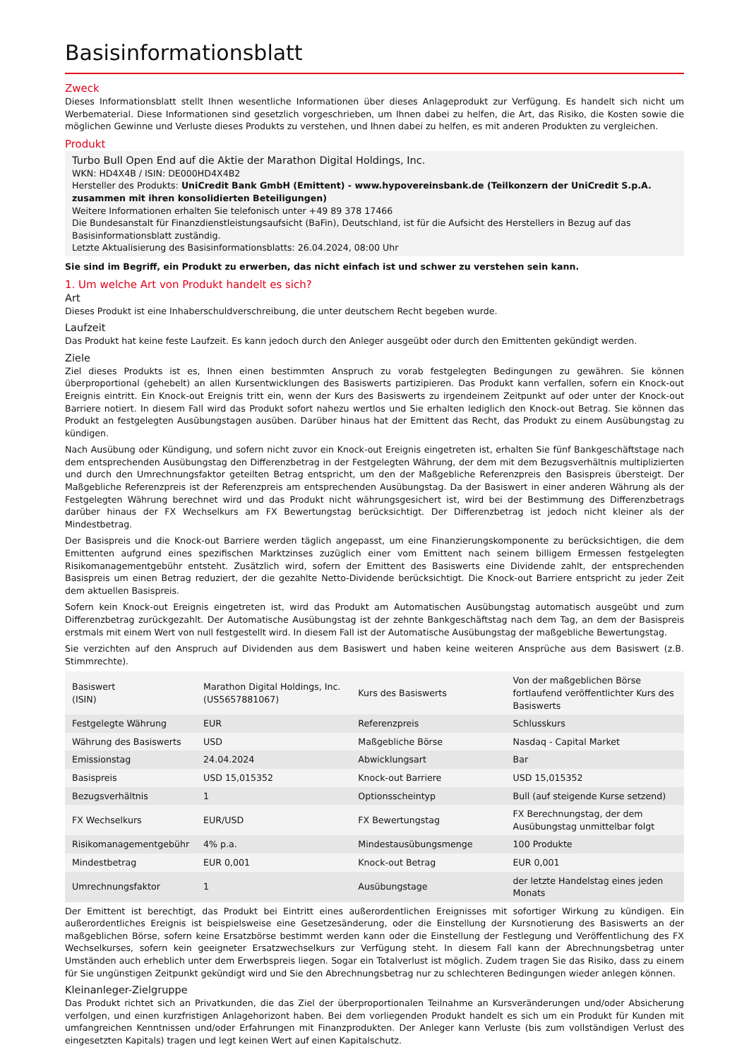Basisinformationsblatt
Zweck
Dieses Informationsblatt stellt Ihnen wesentliche Informationen über dieses Anlageprodukt zur Verfügung. Es handelt sich nicht um Werbematerial. Diese Informationen sind gesetzlich vorgeschrieben, um Ihnen dabei zu helfen, die Art, das Risiko, die Kosten sowie die möglichen Gewinne und Verluste dieses Produkts zu verstehen, und Ihnen dabei zu helfen, es mit anderen Produkten zu vergleichen.
Produkt
Turbo Bull Open End auf die Aktie der Marathon Digital Holdings, Inc.
WKN: HD4X4B / ISIN: DE000HD4X4B2
Hersteller des Produkts: UniCredit Bank GmbH (Emittent) - www.hypovereinsbank.de (Teilkonzern der UniCredit S.p.A. zusammen mit ihren konsolidierten Beteiligungen)
Weitere Informationen erhalten Sie telefonisch unter +49 89 378 17466
Die Bundesanstalt für Finanzdienstleistungsaufsicht (BaFin), Deutschland, ist für die Aufsicht des Herstellers in Bezug auf das Basisinformationsblatt zuständig.
Letzte Aktualisierung des Basisinformationsblatts: 26.04.2024, 08:00 Uhr
Sie sind im Begriff, ein Produkt zu erwerben, das nicht einfach ist und schwer zu verstehen sein kann.
1. Um welche Art von Produkt handelt es sich?
Art
Dieses Produkt ist eine Inhaberschuldverschreibung, die unter deutschem Recht begeben wurde.
Laufzeit
Das Produkt hat keine feste Laufzeit. Es kann jedoch durch den Anleger ausgeübt oder durch den Emittenten gekündigt werden.
Ziele
Ziel dieses Produkts ist es, Ihnen einen bestimmten Anspruch zu vorab festgelegten Bedingungen zu gewähren. Sie können überproportional (gehebelt) an allen Kursentwicklungen des Basiswerts partizipieren. Das Produkt kann verfallen, sofern ein Knock-out Ereignis eintritt. Ein Knock-out Ereignis tritt ein, wenn der Kurs des Basiswerts zu irgendeinem Zeitpunkt auf oder unter der Knock-out Barriere notiert. In diesem Fall wird das Produkt sofort nahezu wertlos und Sie erhalten lediglich den Knock-out Betrag. Sie können das Produkt an festgelegten Ausübungstagen ausüben. Darüber hinaus hat der Emittent das Recht, das Produkt zu einem Ausübungstag zu kündigen.
Nach Ausübung oder Kündigung, und sofern nicht zuvor ein Knock-out Ereignis eingetreten ist, erhalten Sie fünf Bankgeschäftstage nach dem entsprechenden Ausübungstag den Differenzbetrag in der Festgelegten Währung, der dem mit dem Bezugsverhältnis multiplizierten und durch den Umrechnungsfaktor geteilten Betrag entspricht, um den der Maßgebliche Referenzpreis den Basispreis übersteigt. Der Maßgebliche Referenzpreis ist der Referenzpreis am entsprechenden Ausübungstag. Da der Basiswert in einer anderen Währung als der Festgelegten Währung berechnet wird und das Produkt nicht währungsgesichert ist, wird bei der Bestimmung des Differenzbetrags darüber hinaus der FX Wechselkurs am FX Bewertungstag berücksichtigt. Der Differenzbetrag ist jedoch nicht kleiner als der Mindestbetrag.
Der Basispreis und die Knock-out Barriere werden täglich angepasst, um eine Finanzierungskomponente zu berücksichtigen, die dem Emittenten aufgrund eines spezifischen Marktzinses zuzüglich einer vom Emittent nach seinem billigem Ermessen festgelegten Risikomanagementgebühr entsteht. Zusätzlich wird, sofern der Emittent des Basiswerts eine Dividende zahlt, der entsprechenden Basispreis um einen Betrag reduziert, der die gezahlte Netto-Dividende berücksichtigt. Die Knock-out Barriere entspricht zu jeder Zeit dem aktuellen Basispreis.
Sofern kein Knock-out Ereignis eingetreten ist, wird das Produkt am Automatischen Ausübungstag automatisch ausgeübt und zum Differenzbetrag zurückgezahlt. Der Automatische Ausübungstag ist der zehnte Bankgeschäftstag nach dem Tag, an dem der Basispreis erstmals mit einem Wert von null festgestellt wird. In diesem Fall ist der Automatische Ausübungstag der maßgebliche Bewertungstag.
Sie verzichten auf den Anspruch auf Dividenden aus dem Basiswert und haben keine weiteren Ansprüche aus dem Basiswert (z.B. Stimmrechte).
| Basiswert (ISIN) | Marathon Digital Holdings, Inc. (US5657881067) | Kurs des Basiswerts | Von der maßgeblichen Börse fortlaufend veröffentlichter Kurs des Basiswerts |
| Festgelegte Währung | EUR | Referenzpreis | Schlusskurs |
| Währung des Basiswerts | USD | Maßgebliche Börse | Nasdaq - Capital Market |
| Emissionstag | 24.04.2024 | Abwicklungsart | Bar |
| Basispreis | USD 15,015352 | Knock-out Barriere | USD 15,015352 |
| Bezugsverhältnis | 1 | Optionsscheintyp | Bull (auf steigende Kurse setzend) |
| FX Wechselkurs | EUR/USD | FX Bewertungstag | FX Berechnungstag, der dem Ausübungstag unmittelbar folgt |
| Risikomanagementgebühr | 4% p.a. | Mindestausübungsmenge | 100 Produkte |
| Mindestbetrag | EUR 0,001 | Knock-out Betrag | EUR 0,001 |
| Umrechnungsfaktor | 1 | Ausübungstage | der letzte Handelstag eines jeden Monats |
Der Emittent ist berechtigt, das Produkt bei Eintritt eines außerordentlichen Ereignisses mit sofortiger Wirkung zu kündigen. Ein außerordentliches Ereignis ist beispielsweise eine Gesetzesänderung, oder die Einstellung der Kursnotierung des Basiswerts an der maßgeblichen Börse, sofern keine Ersatzbörse bestimmt werden kann oder die Einstellung der Festlegung und Veröffentlichung des FX Wechselkurses, sofern kein geeigneter Ersatzwechselkurs zur Verfügung steht. In diesem Fall kann der Abrechnungsbetrag unter Umständen auch erheblich unter dem Erwerbspreis liegen. Sogar ein Totalverlust ist möglich. Zudem tragen Sie das Risiko, dass zu einem für Sie ungünstigen Zeitpunkt gekündigt wird und Sie den Abrechnungsbetrag nur zu schlechteren Bedingungen wieder anlegen können.
Kleinanleger-Zielgruppe
Das Produkt richtet sich an Privatkunden, die das Ziel der überproportionalen Teilnahme an Kursveränderungen und/oder Absicherung verfolgen, und einen kurzfristigen Anlagehorizont haben. Bei dem vorliegenden Produkt handelt es sich um ein Produkt für Kunden mit umfangreichen Kenntnissen und/oder Erfahrungen mit Finanzprodukten. Der Anleger kann Verluste (bis zum vollständigen Verlust des eingesetzten Kapitals) tragen und legt keinen Wert auf einen Kapitalschutz.